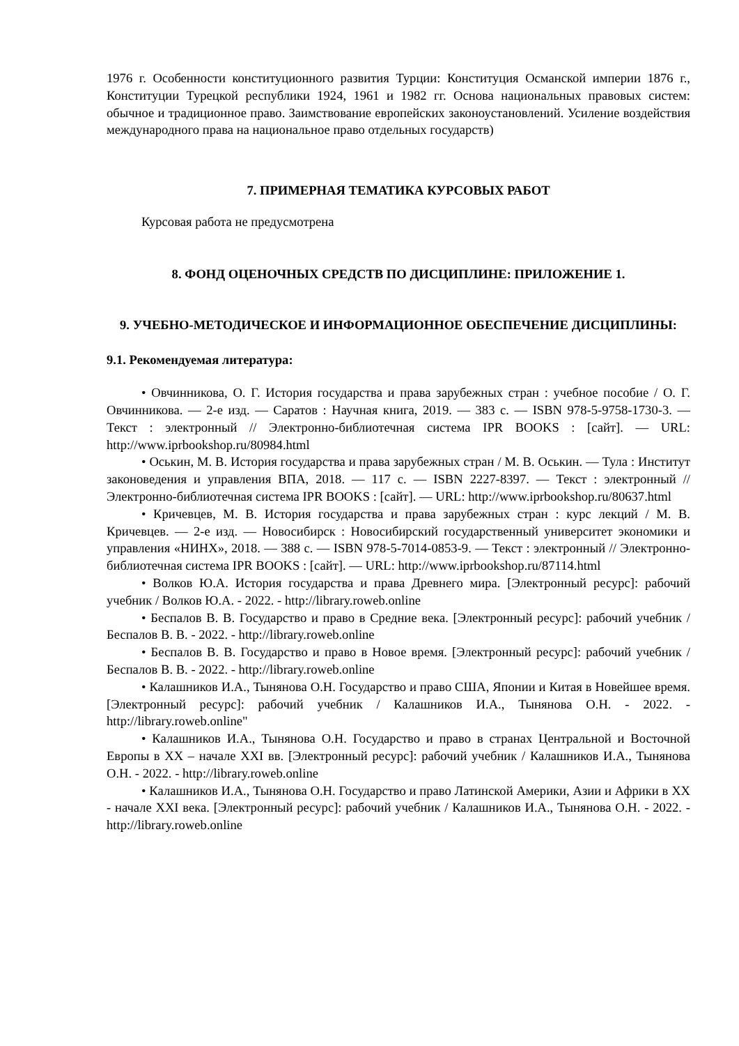1976 г. Особенности конституционного развития Турции: Конституция Османской империи 1876 г., Конституции Турецкой республики 1924, 1961 и 1982 гг. Основа национальных правовых систем: обычное и традиционное право. Заимствование европейских законоустановлений. Усиление воздействия международного права на национальное право отдельных государств)
7. ПРИМЕРНАЯ ТЕМАТИКА КУРСОВЫХ РАБОТ
Курсовая работа не предусмотрена
8. ФОНД ОЦЕНОЧНЫХ СРЕДСТВ ПО ДИСЦИПЛИНЕ: ПРИЛОЖЕНИЕ 1.
9. УЧЕБНО-МЕТОДИЧЕСКОЕ И ИНФОРМАЦИОННОЕ ОБЕСПЕЧЕНИЕ ДИСЦИПЛИНЫ:
9.1. Рекомендуемая литература:
• Овчинникова, О. Г. История государства и права зарубежных стран : учебное пособие / О. Г. Овчинникова. — 2-е изд. — Саратов : Научная книга, 2019. — 383 с. — ISBN 978-5-9758-1730-3. — Текст : электронный // Электронно-библиотечная система IPR BOOKS : [сайт]. — URL: http://www.iprbookshop.ru/80984.html
• Оськин, М. В. История государства и права зарубежных стран / М. В. Оськин. — Тула : Институт законоведения и управления ВПА, 2018. — 117 с. — ISBN 2227-8397. — Текст : электронный // Электронно-библиотечная система IPR BOOKS : [сайт]. — URL: http://www.iprbookshop.ru/80637.html
• Кричевцев, М. В. История государства и права зарубежных стран : курс лекций / М. В. Кричевцев. — 2-е изд. — Новосибирск : Новосибирский государственный университет экономики и управления «НИНХ», 2018. — 388 с. — ISBN 978-5-7014-0853-9. — Текст : электронный // Электронно-библиотечная система IPR BOOKS : [сайт]. — URL: http://www.iprbookshop.ru/87114.html
• Волков Ю.А. История государства и права Древнего мира. [Электронный ресурс]: рабочий учебник / Волков Ю.А. - 2022. - http://library.roweb.online
• Беспалов В. В. Государство и право в Средние века. [Электронный ресурс]: рабочий учебник / Беспалов В. В. - 2022. - http://library.roweb.online
• Беспалов В. В. Государство и право в Новое время. [Электронный ресурс]: рабочий учебник / Беспалов В. В. - 2022. - http://library.roweb.online
• Калашников И.А., Тынянова О.Н. Государство и право США, Японии и Китая в Новейшее время. [Электронный ресурс]: рабочий учебник / Калашников И.А., Тынянова О.Н. - 2022. - http://library.roweb.online"
• Калашников И.А., Тынянова О.Н. Государство и право в странах Центральной и Восточной Европы в XX – начале XXI вв. [Электронный ресурс]: рабочий учебник / Калашников И.А., Тынянова О.Н. - 2022. - http://library.roweb.online
• Калашников И.А., Тынянова О.Н. Государство и право Латинской Америки, Азии и Африки в XX - начале XXI века. [Электронный ресурс]: рабочий учебник / Калашников И.А., Тынянова О.Н. - 2022. - http://library.roweb.online